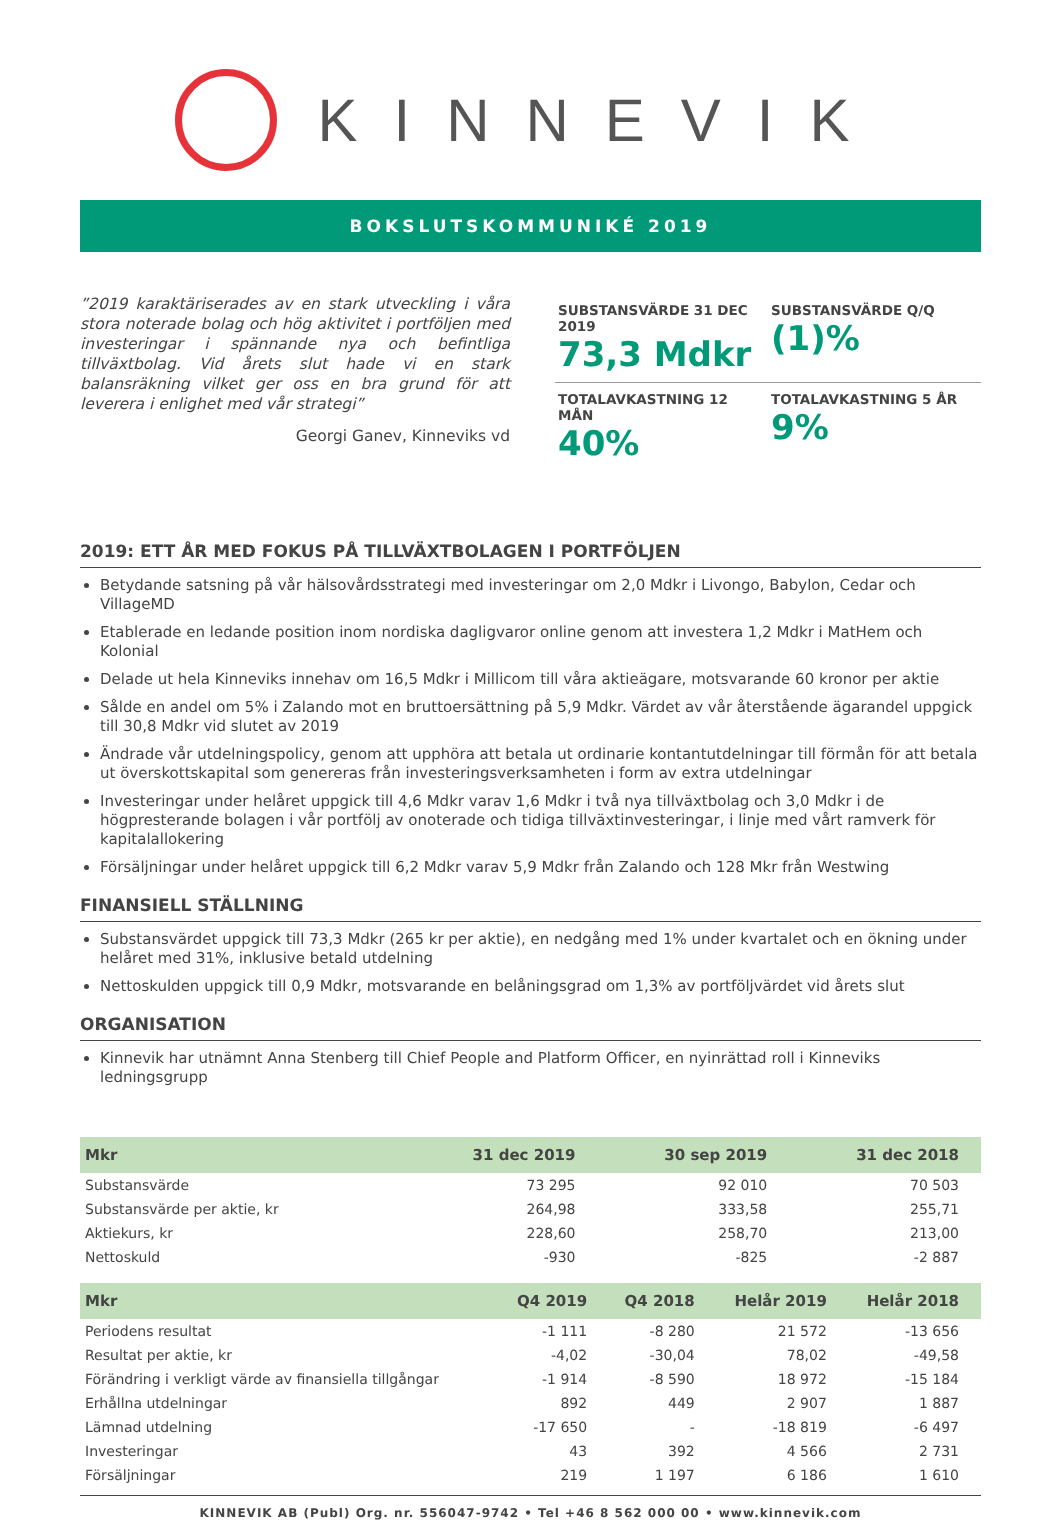KINNEVIK
BOKSLUTSKOMMUNIKÉ 2019
”2019 karaktäriserades av en stark utveckling i våra stora noterade bolag och hög aktivitet i portföljen med investeringar i spännande nya och befintliga tillväxtbolag. Vid årets slut hade vi en stark balansräkning vilket ger oss en bra grund för att leverera i enlighet med vår strategi”
Georgi Ganev, Kinneviks vd
SUBSTANSVÄRDE 31 DEC 2019
73,3 Mdkr
SUBSTANSVÄRDE Q/Q
(1)%
TOTALAVKASTNING 12 MÅN
40%
TOTALAVKASTNING 5 ÅR
9%
2019: ETT ÅR MED FOKUS PÅ TILLVÄXTBOLAGEN I PORTFÖLJEN
Betydande satsning på vår hälsovårdsstrategi med investeringar om 2,0 Mdkr i Livongo, Babylon, Cedar och VillageMD
Etablerade en ledande position inom nordiska dagligvaror online genom att investera 1,2 Mdkr i MatHem och Kolonial
Delade ut hela Kinneviks innehav om 16,5 Mdkr i Millicom till våra aktieägare, motsvarande 60 kronor per aktie
Sålde en andel om 5% i Zalando mot en bruttoersättning på 5,9 Mdkr. Värdet av vår återstående ägarandel uppgick till 30,8 Mdkr vid slutet av 2019
Ändrade vår utdelningspolicy, genom att upphöra att betala ut ordinarie kontantutdelningar till förmån för att betala ut överskottskapital som genereras från investeringsverksamheten i form av extra utdelningar
Investeringar under helåret uppgick till 4,6 Mdkr varav 1,6 Mdkr i två nya tillväxtbolag och 3,0 Mdkr i de högpresterande bolagen i vår portfölj av onoterade och tidiga tillväxtinvesteringar, i linje med vårt ramverk för kapitalallokering
Försäljningar under helåret uppgick till 6,2 Mdkr varav 5,9 Mdkr från Zalando och 128 Mkr från Westwing
FINANSIELL STÄLLNING
Substansvärdet uppgick till 73,3 Mdkr (265 kr per aktie), en nedgång med 1% under kvartalet och en ökning under helåret med 31%, inklusive betald utdelning
Nettoskulden uppgick till 0,9 Mdkr, motsvarande en belåningsgrad om 1,3% av portföljvärdet vid årets slut
ORGANISATION
Kinnevik har utnämnt Anna Stenberg till Chief People and Platform Officer, en nyinrättad roll i Kinneviks ledningsgrupp
| Mkr | 31 dec 2019 | 30 sep 2019 | 31 dec 2018 |
| --- | --- | --- | --- |
| Substansvärde | 73 295 | 92 010 | 70 503 |
| Substansvärde per aktie, kr | 264,98 | 333,58 | 255,71 |
| Aktiekurs, kr | 228,60 | 258,70 | 213,00 |
| Nettoskuld | -930 | -825 | -2 887 |
| Mkr | Q4 2019 | Q4 2018 | Helår 2019 | Helår 2018 |
| --- | --- | --- | --- | --- |
| Periodens resultat | -1 111 | -8 280 | 21 572 | -13 656 |
| Resultat per aktie, kr | -4,02 | -30,04 | 78,02 | -49,58 |
| Förändring i verkligt värde av finansiella tillgångar | -1 914 | -8 590 | 18 972 | -15 184 |
| Erhållna utdelningar | 892 | 449 | 2 907 | 1 887 |
| Lämnad utdelning | -17 650 | - | -18 819 | -6 497 |
| Investeringar | 43 | 392 | 4 566 | 2 731 |
| Försäljningar | 219 | 1 197 | 6 186 | 1 610 |
KINNEVIK AB (Publ) Org. nr. 556047-9742 • Tel +46 8 562 000 00 • www.kinnevik.com